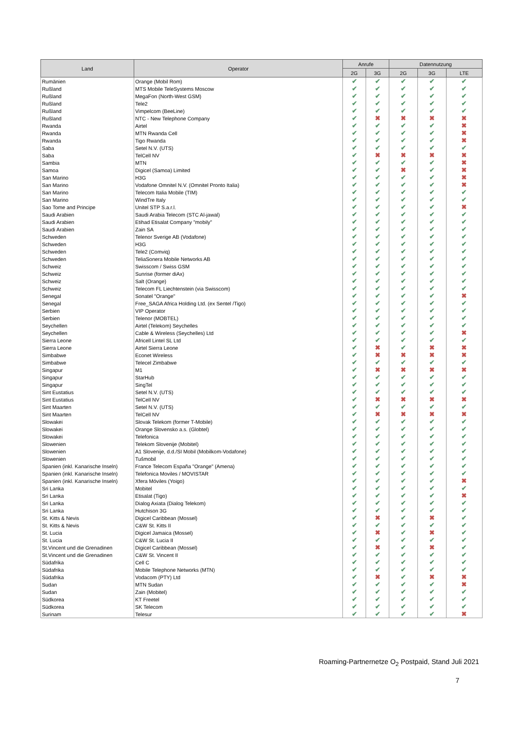| Land | Operator | Anrufe | | Datennutzung | | |
| --- | --- | --- | --- | --- | --- | --- |
| | | 2G | 3G | 2G | 3G | LTE |
| Rumänien | Orange (Mobil Rom) | ✔ | ✔ | ✔ | ✔ | ✔ |
| Rußland | MTS Mobile TeleSystems Moscow | ✔ | ✔ | ✔ | ✔ | ✔ |
| Rußland | MegaFon (North-West GSM) | ✔ | ✔ | ✔ | ✔ | ✔ |
| Rußland | Tele2 | ✔ | ✔ | ✔ | ✔ | ✔ |
| Rußland | Vimpelcom (BeeLine) | ✔ | ✔ | ✔ | ✔ | ✔ |
| Rußland | NTC - New Telephone Company | ✔ | ✖ | ✖ | ✖ | ✖ |
| Rwanda | Airtel | ✔ | ✔ | ✔ | ✔ | ✖ |
| Rwanda | MTN Rwanda Cell | ✔ | ✔ | ✔ | ✔ | ✖ |
| Rwanda | Tigo Rwanda | ✔ | ✔ | ✔ | ✔ | ✖ |
| Saba | Setel N.V. (UTS) | ✔ | ✔ | ✔ | ✔ | ✔ |
| Saba | TelCell NV | ✔ | ✖ | ✖ | ✖ | ✖ |
| Sambia | MTN | ✔ | ✔ | ✔ | ✔ | ✖ |
| Samoa | Digicel (Samoa) Limited | ✔ | ✔ | ✖ | ✔ | ✖ |
| San Marino | H3G | ✔ | ✔ | ✔ | ✔ | ✖ |
| San Marino | Vodafone Omnitel N.V. (Omnitel Pronto Italia) | ✔ | ✔ | ✔ | ✔ | ✖ |
| San Marino | Telecom Italia Mobile (TIM) | ✔ | ✔ | ✔ | ✔ | ✔ |
| San Marino | WindTre Italy | ✔ | ✔ | ✔ | ✔ | ✔ |
| Sao Tome and Principe | Unitel STP S.a.r.l. | ✔ | ✔ | ✔ | ✔ | ✖ |
| Saudi Arabien | Saudi Arabia Telecom (STC Al-jawal) | ✔ | ✔ | ✔ | ✔ | ✔ |
| Saudi Arabien | Etihad Etisalat Company "mobily" | ✔ | ✔ | ✔ | ✔ | ✔ |
| Saudi Arabien | Zain SA | ✔ | ✔ | ✔ | ✔ | ✔ |
| Schweden | Telenor Sverige AB (Vodafone) | ✔ | ✔ | ✔ | ✔ | ✔ |
| Schweden | H3G | ✔ | ✔ | ✔ | ✔ | ✔ |
| Schweden | Tele2 (Comviq) | ✔ | ✔ | ✔ | ✔ | ✔ |
| Schweden | TeliaSonera Mobile Networks AB | ✔ | ✔ | ✔ | ✔ | ✔ |
| Schweiz | Swisscom / Swiss GSM | ✔ | ✔ | ✔ | ✔ | ✔ |
| Schweiz | Sunrise (former diAx) | ✔ | ✔ | ✔ | ✔ | ✔ |
| Schweiz | Salt (Orange) | ✔ | ✔ | ✔ | ✔ | ✔ |
| Schweiz | Telecom FL Liechtenstein (via Swisscom) | ✔ | ✔ | ✔ | ✔ | ✔ |
| Senegal | Sonatel "Orange" | ✔ | ✔ | ✔ | ✔ | ✖ |
| Senegal | Free_SAGA Africa Holding Ltd. (ex Sentel /Tigo) | ✔ | ✔ | ✔ | ✔ | ✔ |
| Serbien | VIP Operator | ✔ | ✔ | ✔ | ✔ | ✔ |
| Serbien | Telenor (MOBTEL) | ✔ | ✔ | ✔ | ✔ | ✔ |
| Seychellen | Airtel (Telekom) Seychelles | ✔ | ✔ | ✔ | ✔ | ✔ |
| Seychellen | Cable & Wireless (Seychelles) Ltd | ✔ | ✔ | ✔ | ✔ | ✖ |
| Sierra Leone | Africell Lintel SL Ltd | ✔ | ✔ | ✔ | ✔ | ✔ |
| Sierra Leone | Airtel Sierra Leone | ✔ | ✖ | ✔ | ✖ | ✖ |
| Simbabwe | Econet Wireless | ✔ | ✖ | ✖ | ✖ | ✖ |
| Simbabwe | Telecel Zimbabwe | ✔ | ✔ | ✔ | ✔ | ✔ |
| Singapur | M1 | ✔ | ✖ | ✖ | ✖ | ✖ |
| Singapur | StarHub | ✔ | ✔ | ✔ | ✔ | ✔ |
| Singapur | SingTel | ✔ | ✔ | ✔ | ✔ | ✔ |
| Sint Eustatius | Setel N.V. (UTS) | ✔ | ✔ | ✔ | ✔ | ✔ |
| Sint Eustatius | TelCell NV | ✔ | ✖ | ✖ | ✖ | ✖ |
| Sint Maarten | Setel N.V. (UTS) | ✔ | ✔ | ✔ | ✔ | ✔ |
| Sint Maarten | TelCell NV | ✔ | ✖ | ✖ | ✖ | ✖ |
| Slowakei | Slovak Telekom (former T-Mobile) | ✔ | ✔ | ✔ | ✔ | ✔ |
| Slowakei | Orange Slovensko a.s. (Globtel) | ✔ | ✔ | ✔ | ✔ | ✔ |
| Slowakei | Telefonica | ✔ | ✔ | ✔ | ✔ | ✔ |
| Slowenien | Telekom Slovenije (Mobitel) | ✔ | ✔ | ✔ | ✔ | ✔ |
| Slowenien | A1 Slovenije, d.d./SI Mobil (Mobilkom-Vodafone) | ✔ | ✔ | ✔ | ✔ | ✔ |
| Slowenien | Tušmobil | ✔ | ✔ | ✔ | ✔ | ✔ |
| Spanien (inkl. Kanarische Inseln) | France Telecom España "Orange" (Amena) | ✔ | ✔ | ✔ | ✔ | ✔ |
| Spanien (inkl. Kanarische Inseln) | Telefonica Moviles / MOVISTAR | ✔ | ✔ | ✔ | ✔ | ✔ |
| Spanien (inkl. Kanarische Inseln) | Xfera Móviles (Yoigo) | ✔ | ✔ | ✔ | ✔ | ✖ |
| Sri Lanka | Mobitel | ✔ | ✔ | ✔ | ✔ | ✔ |
| Sri Lanka | Etisalat (Tigo) | ✔ | ✔ | ✔ | ✔ | ✖ |
| Sri Lanka | Dialog Axiata (Dialog Telekom) | ✔ | ✔ | ✔ | ✔ | ✔ |
| Sri Lanka | Hutchison 3G | ✔ | ✔ | ✔ | ✔ | ✔ |
| St. Kitts & Nevis | Digicel Caribbean (Mossel) | ✔ | ✖ | ✔ | ✖ | ✔ |
| St. Kitts & Nevis | C&W St. Kitts II | ✔ | ✔ | ✔ | ✔ | ✔ |
| St. Lucia | Digicel Jamaica (Mossel) | ✔ | ✖ | ✔ | ✖ | ✔ |
| St. Lucia | C&W St. Lucia II | ✔ | ✔ | ✔ | ✔ | ✔ |
| St.Vincent und die Grenadinen | Digicel Caribbean (Mossel) | ✔ | ✖ | ✔ | ✖ | ✔ |
| St.Vincent und die Grenadinen | C&W St. Vincent II | ✔ | ✔ | ✔ | ✔ | ✔ |
| Südafrika | Cell C | ✔ | ✔ | ✔ | ✔ | ✔ |
| Südafrika | Mobile Telephone Networks (MTN) | ✔ | ✔ | ✔ | ✔ | ✔ |
| Südafrika | Vodacom (PTY) Ltd | ✔ | ✖ | ✔ | ✖ | ✖ |
| Sudan | MTN Sudan | ✔ | ✔ | ✔ | ✔ | ✖ |
| Sudan | Zain (Mobitel) | ✔ | ✔ | ✔ | ✔ | ✔ |
| Südkorea | KT Freetel | ✔ | ✔ | ✔ | ✔ | ✔ |
| Südkorea | SK Telecom | ✔ | ✔ | ✔ | ✔ | ✔ |
| Surinam | Telesur | ✔ | ✔ | ✔ | ✔ | ✖ |
Roaming-Partnernetze O<sub>2</sub> Postpaid, Stand Juli 2021
7